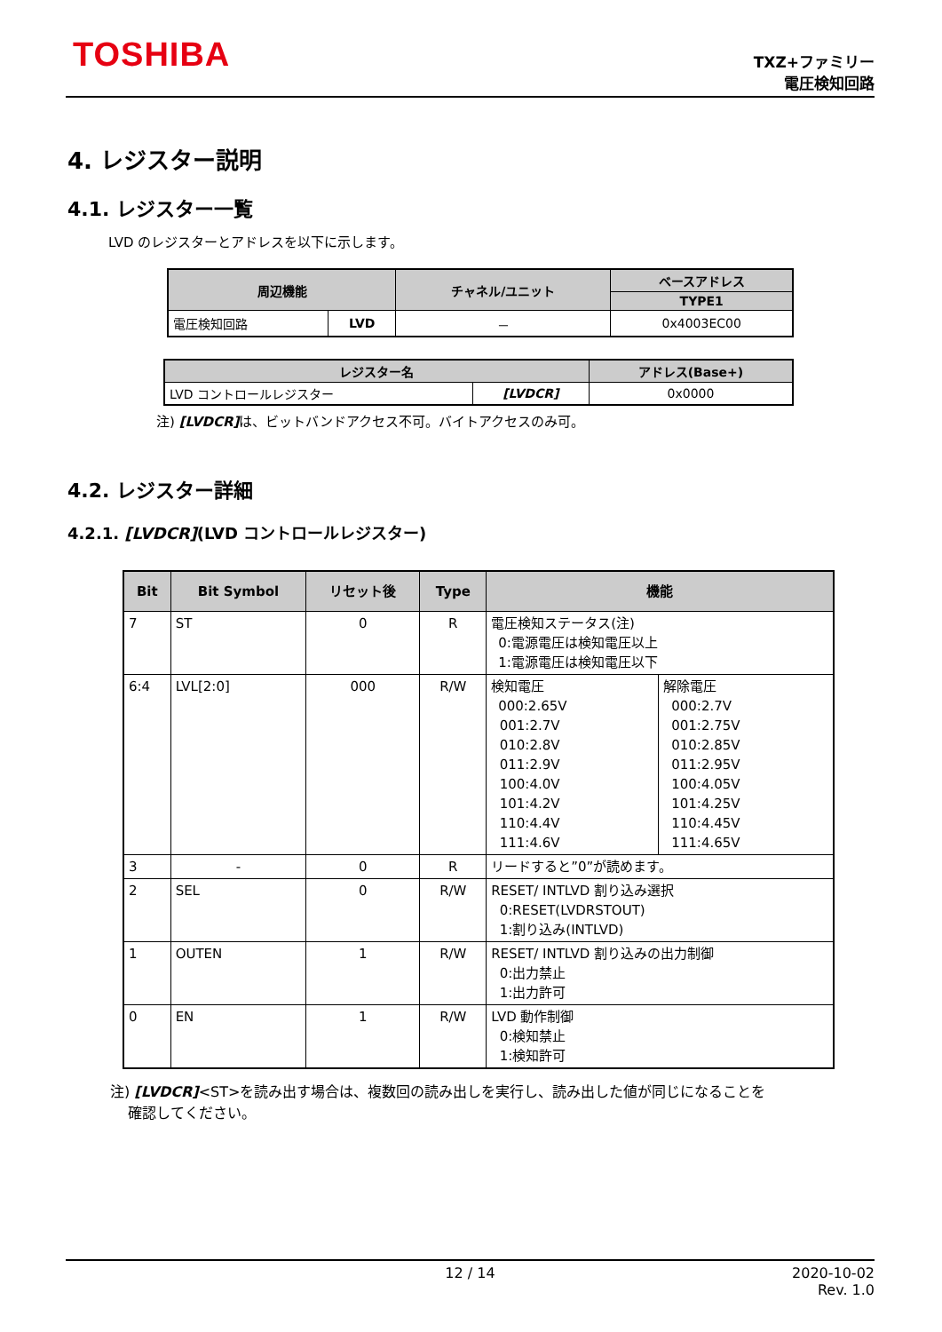TOSHIBA
TXZ+ファミリー
電圧検知回路
4. レジスター説明
4.1. レジスター一覧
LVD のレジスターとアドレスを以下に示します。
| 周辺機能 | | チャネル/ユニット | ベースアドレス |
| --- | --- | --- | --- |
| | | | TYPE1 |
| 電圧検知回路 | LVD | － | 0x4003EC00 |
| レジスター名 | | アドレス(Base+) |
| --- | --- | --- |
| LVD コントロールレジスター | [LVDCR] | 0x0000 |
注) [LVDCR] は、ビットバンドアクセス不可。バイトアクセスのみ可。
4.2. レジスター詳細
4.2.1. [LVDCR](LVD コントロールレジスター)
| Bit | Bit Symbol | リセット後 | Type | 機能 | |
| --- | --- | --- | --- | --- | --- |
| 7 | ST | 0 | R | 電圧検知ステータス(注) 0:電源電圧は検知電圧以上 1:電源電圧は検知電圧以下 | |
| 6:4 | LVL[2:0] | 000 | R/W | 検知電圧 000:2.65V 001:2.7V 010:2.8V 011:2.9V 100:4.0V 101:4.2V 110:4.4V 111:4.6V | 解除電圧 000:2.7V 001:2.75V 010:2.85V 011:2.95V 100:4.05V 101:4.25V 110:4.45V 111:4.65V |
| 3 | - | 0 | R | リードすると”0”が読めます。 | |
| 2 | SEL | 0 | R/W | RESET/ INTLVD 割り込み選択 0:RESET(LVDRSTOUT) 1:割り込み(INTLVD) | |
| 1 | OUTEN | 1 | R/W | RESET/ INTLVD 割り込みの出力制御 0:出力禁止 1:出力許可 | |
| 0 | EN | 1 | R/W | LVD 動作制御 0:検知禁止 1:検知許可 | |
注) [LVDCR]<ST>を読み出す場合は、複数回の読み出しを実行し、読み出した値が同じになることを
確認してください。
12 / 14 2020-10-02
Rev. 1.0